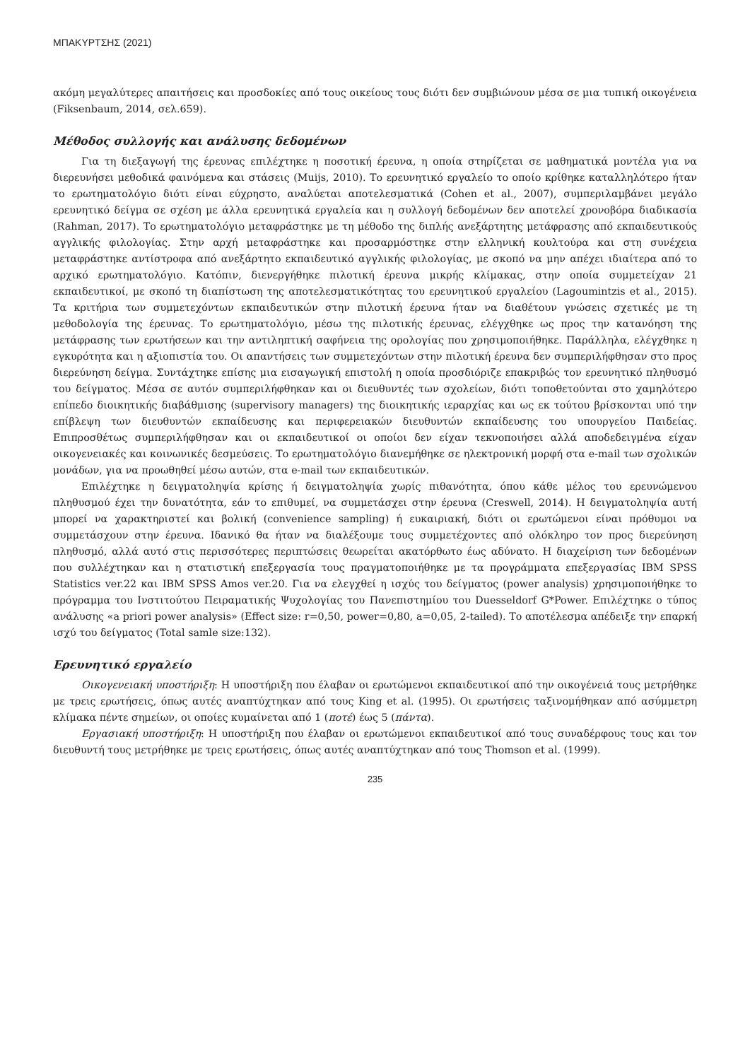ΜΠΑΚΥΡΤΣΗΣ (2021)
ακόμη μεγαλύτερες απαιτήσεις και προσδοκίες από τους οικείους τους διότι δεν συμβιώνουν μέσα σε μια τυπική οικογένεια (Fiksenbaum, 2014, σελ.659).
Μέθοδος συλλογής και ανάλυσης δεδομένων
Για τη διεξαγωγή της έρευνας επιλέχτηκε η ποσοτική έρευνα, η οποία στηρίζεται σε μαθηματικά μοντέλα για να διερευνήσει μεθοδικά φαινόμενα και στάσεις (Muijs, 2010). Το ερευνητικό εργαλείο το οποίο κρίθηκε καταλληλότερο ήταν το ερωτηματολόγιο διότι είναι εύχρηστο, αναλύεται αποτελεσματικά (Cohen et al., 2007), συμπεριλαμβάνει μεγάλο ερευνητικό δείγμα σε σχέση με άλλα ερευνητικά εργαλεία και η συλλογή δεδομένων δεν αποτελεί χρονοβόρα διαδικασία (Rahman, 2017). Το ερωτηματολόγιο μεταφράστηκε με τη μέθοδο της διπλής ανεξάρτητης μετάφρασης από εκπαιδευτικούς αγγλικής φιλολογίας. Στην αρχή μεταφράστηκε και προσαρμόστηκε στην ελληνική κουλτούρα και στη συνέχεια μεταφράστηκε αντίστροφα από ανεξάρτητο εκπαιδευτικό αγγλικής φιλολογίας, με σκοπό να μην απέχει ιδιαίτερα από το αρχικό ερωτηματολόγιο. Κατόπιν, διενεργήθηκε πιλοτική έρευνα μικρής κλίμακας, στην οποία συμμετείχαν 21 εκπαιδευτικοί, με σκοπό τη διαπίστωση της αποτελεσματικότητας του ερευνητικού εργαλείου (Lagoumintzis et al., 2015). Τα κριτήρια των συμμετεχόντων εκπαιδευτικών στην πιλοτική έρευνα ήταν να διαθέτουν γνώσεις σχετικές με τη μεθοδολογία της έρευνας. Το ερωτηματολόγιο, μέσω της πιλοτικής έρευνας, ελέγχθηκε ως προς την κατανόηση της μετάφρασης των ερωτήσεων και την αντιληπτική σαφήνεια της ορολογίας που χρησιμοποιήθηκε. Παράλληλα, ελέγχθηκε η εγκυρότητα και η αξιοπιστία του. Οι απαντήσεις των συμμετεχόντων στην πιλοτική έρευνα δεν συμπεριλήφθησαν στο προς διερεύνηση δείγμα. Συντάχτηκε επίσης μια εισαγωγική επιστολή η οποία προσδιόριζε επακριβώς τον ερευνητικό πληθυσμό του δείγματος. Μέσα σε αυτόν συμπεριλήφθηκαν και οι διευθυντές των σχολείων, διότι τοποθετούνται στο χαμηλότερο επίπεδο διοικητικής διαβάθμισης (supervisory managers) της διοικητικής ιεραρχίας και ως εκ τούτου βρίσκονται υπό την επίβλεψη των διευθυντών εκπαίδευσης και περιφερειακών διευθυντών εκπαίδευσης του υπουργείου Παιδείας. Επιπροσθέτως συμπεριλήφθησαν και οι εκπαιδευτικοί οι οποίοι δεν είχαν τεκνοποιήσει αλλά αποδεδειγμένα είχαν οικογενειακές και κοινωνικές δεσμεύσεις. Το ερωτηματολόγιο διανεμήθηκε σε ηλεκτρονική μορφή στα e-mail των σχολικών μονάδων, για να προωθηθεί μέσω αυτών, στα e-mail των εκπαιδευτικών.
Επιλέχτηκε η δειγματοληψία κρίσης ή δειγματοληψία χωρίς πιθανότητα, όπου κάθε μέλος του ερευνώμενου πληθυσμού έχει την δυνατότητα, εάν το επιθυμεί, να συμμετάσχει στην έρευνα (Creswell, 2014). Η δειγματοληψία αυτή μπορεί να χαρακτηριστεί και βολική (convenience sampling) ή ευκαιριακή, διότι οι ερωτώμενοι είναι πρόθυμοι να συμμετάσχουν στην έρευνα. Ιδανικό θα ήταν να διαλέξουμε τους συμμετέχοντες από ολόκληρο τον προς διερεύνηση πληθυσμό, αλλά αυτό στις περισσότερες περιπτώσεις θεωρείται ακατόρθωτο έως αδύνατο. Η διαχείριση των δεδομένων που συλλέχτηκαν και η στατιστική επεξεργασία τους πραγματοποιήθηκε με τα προγράμματα επεξεργασίας IBM SPSS Statistics ver.22 και IBM SPSS Amos ver.20. Για να ελεγχθεί η ισχύς του δείγματος (power analysis) χρησιμοποιήθηκε το πρόγραμμα του Ινστιτούτου Πειραματικής Ψυχολογίας του Πανεπιστημίου του Duesseldorf G*Power. Επιλέχτηκε ο τύπος ανάλυσης «a priori power analysis» (Effect size: r=0,50, power=0,80, a=0,05, 2-tailed). Το αποτέλεσμα απέδειξε την επαρκή ισχύ του δείγματος (Total samle size:132).
Ερευνητικό εργαλείο
Οικογενειακή υποστήριξη: Η υποστήριξη που έλαβαν οι ερωτώμενοι εκπαιδευτικοί από την οικογένειά τους μετρήθηκε με τρεις ερωτήσεις, όπως αυτές αναπτύχτηκαν από τους King et al. (1995). Οι ερωτήσεις ταξινομήθηκαν από ασύμμετρη κλίμακα πέντε σημείων, οι οποίες κυμαίνεται από 1 (ποτέ) έως 5 (πάντα).
Εργασιακή υποστήριξη: Η υποστήριξη που έλαβαν οι ερωτώμενοι εκπαιδευτικοί από τους συναδέρφους τους και τον διευθυντή τους μετρήθηκε με τρεις ερωτήσεις, όπως αυτές αναπτύχτηκαν από τους Thomson et al. (1999).
235